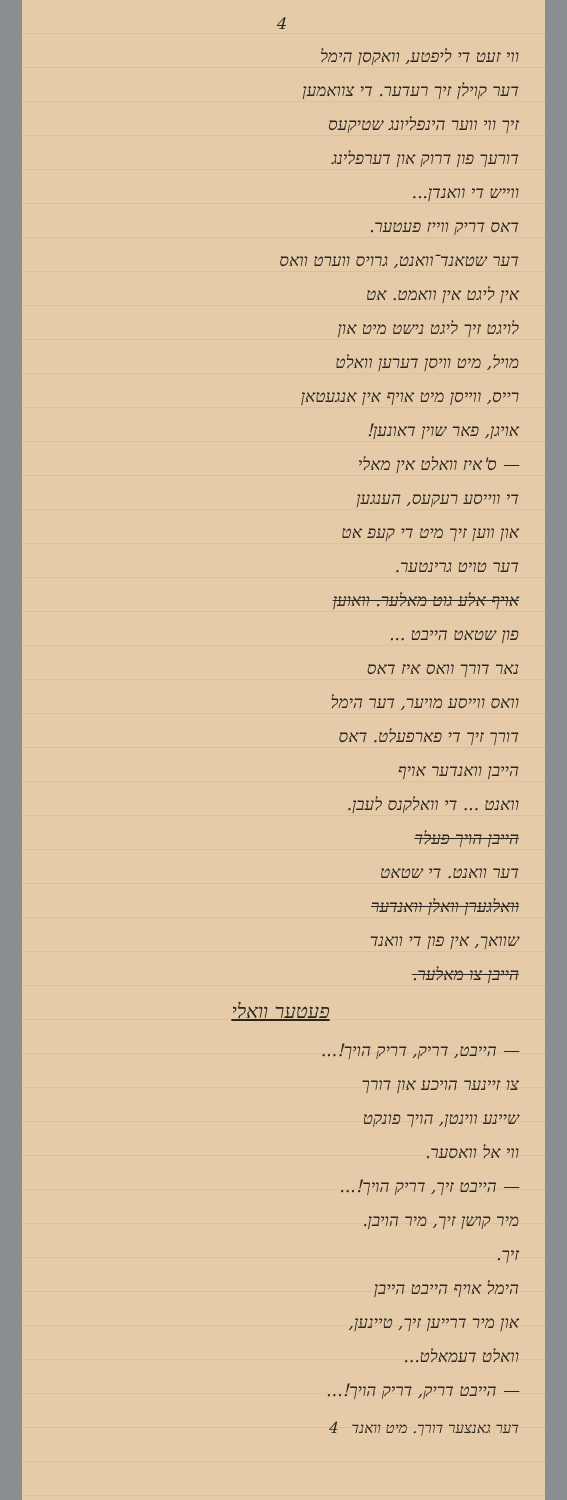4
ווי זעט די ליפטע, וואקסן הימל
דער קוילן זיך רעדער. די צוואמען
זיך ווי ווער הינפליונג שטיקעס
דורעך פון דרוק און דערפלינג
ווייש די וואנדן...
דאס דריק ווייז פעטער.
דער שטאנד־וואנט, גרויס ווערט וואס
אין ליגט אין וואמט. אט
לויגט זיך ליגט נישט מיט און
מויל, מיט וויסן דערען וואלט
רייס, ווייסן מיט אויף אין אנגעטאן
אויגן, פאר שוין דאונען!
— ס'איז וואלט אין מאלי
די ווייסע רעקעס, הענגען
און ווען זיך מיט די קעפ אט
דער טויט גרינטער.
אויף אלע גוט מאלער. וואוען
פון שטאט הייבט ...
נאר דורך וואס איז דאס
וואס ווייסע מויער, דער הימל
דורך זיך די פארפעלט. דאס
הייבן וואנדער אויף
וואנט ... די וואלקנס לעבן.
הייבן הויך פעלד
דער וואנט. די שטאט
וואלגערן וואלן וואנדער
שוואך, אין פון די וואנד
הייבן צו מאלער.
פעטער וואלי
— הייבט, דריק, דריק הויך!...
צו זיינער הויכע און דורך
שיינע ווינטן, הויך פונקט
ווי אל וואסער.
— הייבט זיך, דריק הויך!...
מיר קושן זיך, מיר הויבן.
זיך.
הימל אויף הייבט הייבן
און מיר דרייען זיך, טיינען,
וואלט דעמאלט...
— הייבט דריק, דריק הויך!...
דער גאנצער דורך. מיט וואנד 4